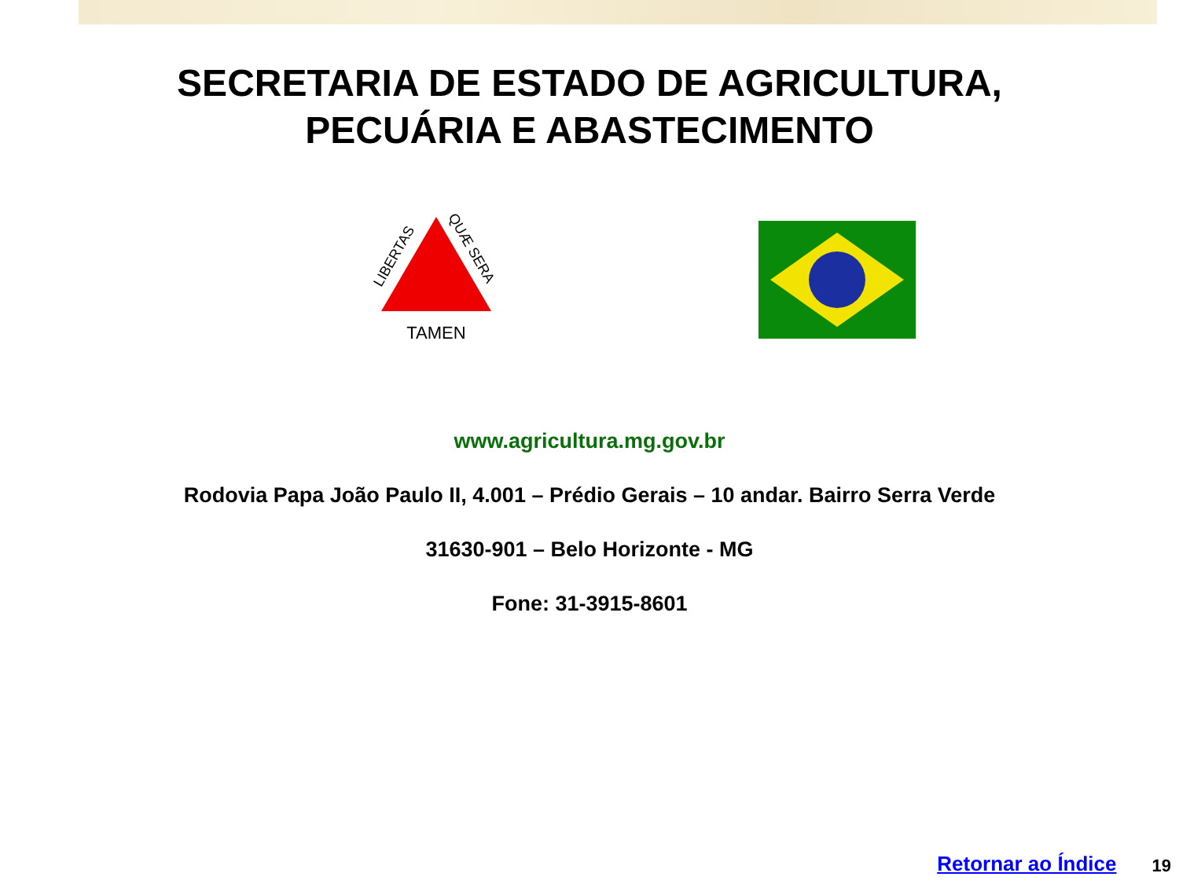SECRETARIA DE ESTADO DE AGRICULTURA,
PECUÁRIA E ABASTECIMENTO
TAMEN
LIBERTAS
QUÆ SERA
www.agricultura.mg.gov.br
Rodovia Papa João Paulo II, 4.001 – Prédio Gerais – 10 andar. Bairro Serra Verde
31630-901 – Belo Horizonte - MG
Fone: 31-3915-8601
Retornar ao Índice 19